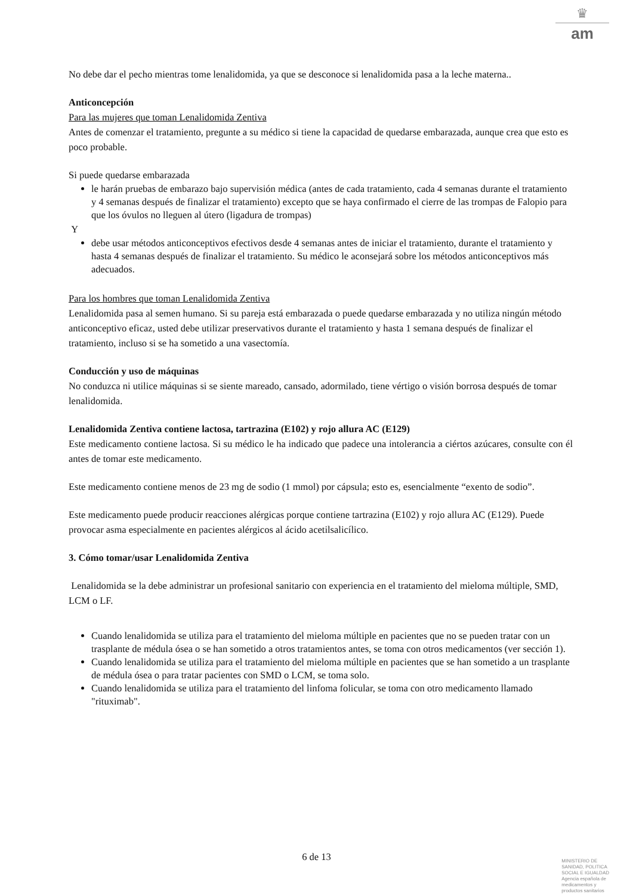♛
am
No debe dar el pecho mientras tome lenalidomida, ya que se desconoce si lenalidomida pasa a la leche materna..
Anticoncepción
Para las mujeres que toman Lenalidomida Zentiva
Antes de comenzar el tratamiento, pregunte a su médico si tiene la capacidad de quedarse embarazada, aunque crea que esto es poco probable.
Si puede quedarse embarazada
le harán pruebas de embarazo bajo supervisión médica (antes de cada tratamiento, cada 4 semanas durante el tratamiento y 4 semanas después de finalizar el tratamiento) excepto que se haya confirmado el cierre de las trompas de Falopio para que los óvulos no lleguen al útero (ligadura de trompas)
Y
debe usar métodos anticonceptivos efectivos desde 4 semanas antes de iniciar el tratamiento, durante el tratamiento y hasta 4 semanas después de finalizar el tratamiento. Su médico le aconsejará sobre los métodos anticonceptivos más adecuados.
Para los hombres que toman Lenalidomida Zentiva
Lenalidomida pasa al semen humano. Si su pareja está embarazada o puede quedarse embarazada y no utiliza ningún método anticonceptivo eficaz, usted debe utilizar preservativos durante el tratamiento y hasta 1 semana después de finalizar el tratamiento, incluso si se ha sometido a una vasectomía.
Conducción y uso de máquinas
No conduzca ni utilice máquinas si se siente mareado, cansado, adormilado, tiene vértigo o visión borrosa después de tomar lenalidomida.
Lenalidomida Zentiva contiene lactosa, tartrazina (E102) y rojo allura AC (E129)
Este medicamento contiene lactosa. Si su médico le ha indicado que padece una intolerancia a ciértos azúcares, consulte con él antes de tomar este medicamento.
Este medicamento contiene menos de 23 mg de sodio (1 mmol) por cápsula; esto es, esencialmente “exento de sodio”.
Este medicamento puede producir reacciones alérgicas porque contiene tartrazina (E102) y rojo allura AC (E129). Puede provocar asma especialmente en pacientes alérgicos al ácido acetilsalicílico.
3. Cómo tomar/usar Lenalidomida Zentiva
Lenalidomida se la debe administrar un profesional sanitario con experiencia en el tratamiento del mieloma múltiple, SMD, LCM o LF.
Cuando lenalidomida se utiliza para el tratamiento del mieloma múltiple en pacientes que no se pueden tratar con un trasplante de médula ósea o se han sometido a otros tratamientos antes, se toma con otros medicamentos (ver sección 1).
Cuando lenalidomida se utiliza para el tratamiento del mieloma múltiple en pacientes que se han sometido a un trasplante de médula ósea o para tratar pacientes con SMD o LCM, se toma solo.
Cuando lenalidomida se utiliza para el tratamiento del linfoma folicular, se toma con otro medicamento llamado "rituximab".
6 de 13
MINISTERIO DE
SANIDAD, POLITICA
SOCIAL E IGUALDAD
Agencia española de
medicamentos y
productos sanitarios